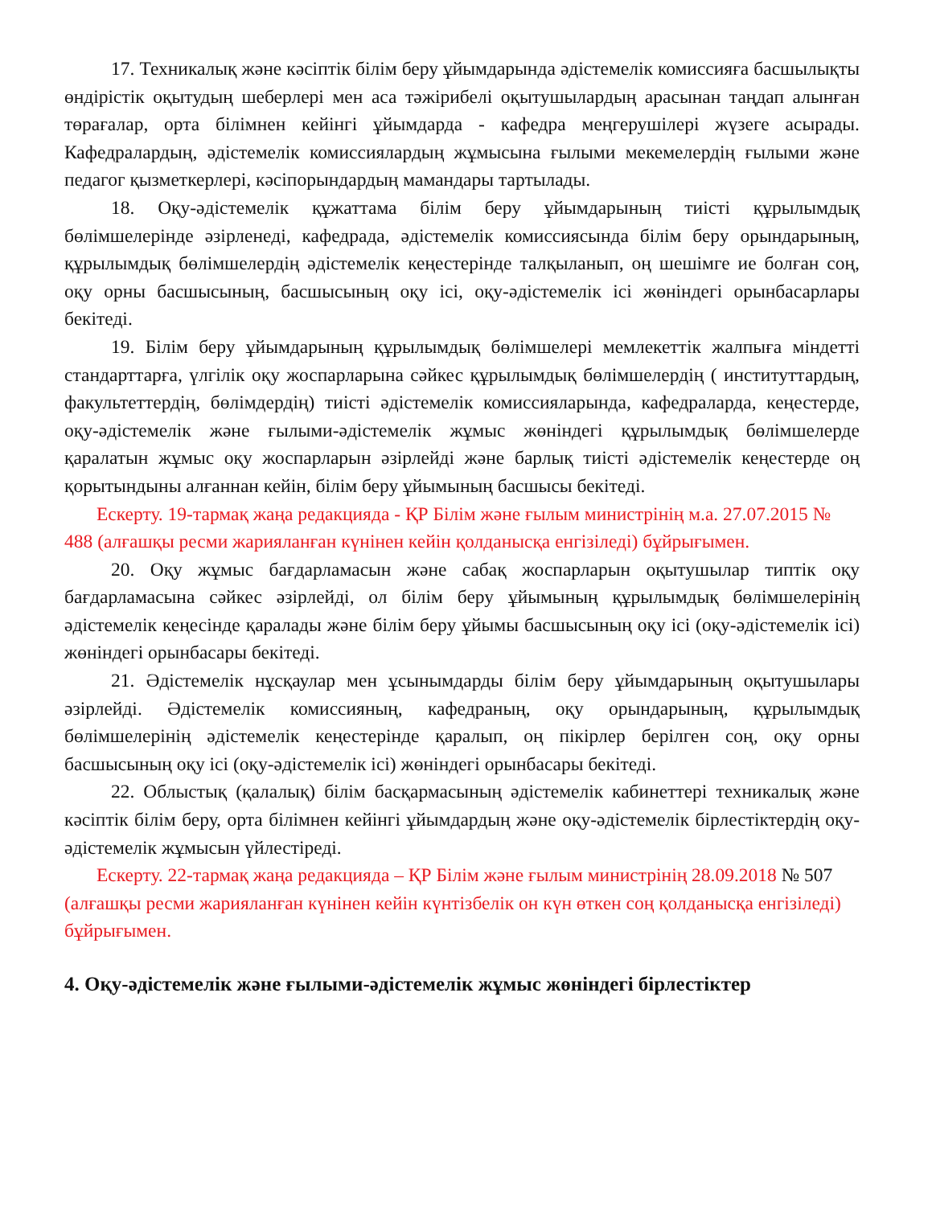17. Техникалық және кәсіптік білім беру ұйымдарында әдістемелік комиссияға басшылықты өндірістік оқытудың шеберлері мен аса тәжірибелі оқытушылардың арасынан таңдап алынған төрағалар, орта білімнен кейінгі ұйымдарда - кафедра меңгерушілері жүзеге асырады. Кафедралардың, әдістемелік комиссиялардың жұмысына ғылыми мекемелердің ғылыми және педагог қызметкерлері, кәсіпорындардың мамандары тартылады.
18. Оқу-әдістемелік құжаттама білім беру ұйымдарының тиісті құрылымдық бөлімшелерінде әзірленеді, кафедрада, әдістемелік комиссиясында білім беру орындарының, құрылымдық бөлімшелердің әдістемелік кеңестерінде талқыланып, оң шешімге ие болған соң, оқу орны басшысының, басшысының оқу ісі, оқу-әдістемелік ісі жөніндегі орынбасарлары бекітеді.
19. Білім беру ұйымдарының құрылымдық бөлімшелері мемлекеттік жалпыға міндетті стандарттарға, үлгілік оқу жоспарларына сәйкес құрылымдық бөлімшелердің ( институттардың, факультеттердің, бөлімдердің) тиісті әдістемелік комиссияларында, кафедраларда, кеңестерде, оқу-әдістемелік және ғылыми-әдістемелік жұмыс жөніндегі құрылымдық бөлімшелерде қаралатын жұмыс оқу жоспарларын әзірлейді және барлық тиісті әдістемелік кеңестерде оң қорытындыны алғаннан кейін, білім беру ұйымының басшысы бекітеді.
Ескерту. 19-тармақ жаңа редакцияда - ҚР Білім және ғылым министрінің м.а. 27.07.2015 № 488 (алғашқы ресми жарияланған күнінен кейін қолданысқа енгізіледі) бұйрығымен.
20. Оқу жұмыс бағдарламасын және сабақ жоспарларын оқытушылар типтік оқу бағдарламасына сәйкес әзірлейді, ол білім беру ұйымының құрылымдық бөлімшелерінің әдістемелік кеңесінде қаралады және білім беру ұйымы басшысының оқу ісі (оқу-әдістемелік ісі) жөніндегі орынбасары бекітеді.
21. Әдістемелік нұсқаулар мен ұсынымдарды білім беру ұйымдарының оқытушылары әзірлейді. Әдістемелік комиссияның, кафедраның, оқу орындарының, құрылымдық бөлімшелерінің әдістемелік кеңестерінде қаралып, оң пікірлер берілген соң, оқу орны басшысының оқу ісі (оқу-әдістемелік ісі) жөніндегі орынбасары бекітеді.
22. Облыстық (қалалық) білім басқармасының әдістемелік кабинеттері техникалық және кәсіптік білім беру, орта білімнен кейінгі ұйымдардың және оқу-әдістемелік бірлестіктердің оқу-әдістемелік жұмысын үйлестіреді.
Ескерту. 22-тармақ жаңа редакцияда – ҚР Білім және ғылым министрінің 28.09.2018 № 507 (алғашқы ресми жарияланған күнінен кейін күнтізбелік он күн өткен соң қолданысқа енгізіледі) бұйрығымен.
4. Оқу-әдістемелік және ғылыми-әдістемелік жұмыс жөніндегі бірлестіктер